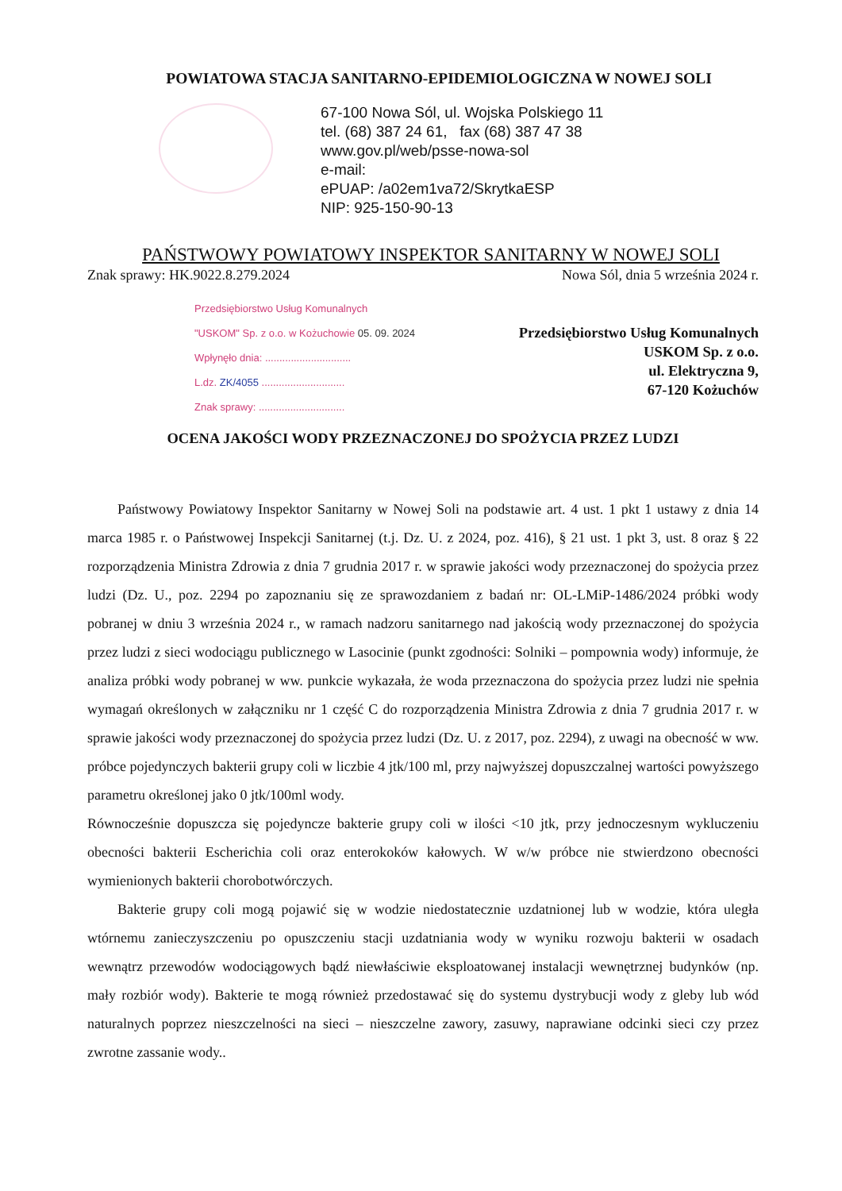POWIATOWA STACJA SANITARNO-EPIDEMIOLOGICZNA W NOWEJ SOLI
67-100 Nowa Sól, ul. Wojska Polskiego 11
tel. (68) 387 24 61, fax (68) 387 47 38
www.gov.pl/web/psse-nowa-sol
e-mail:
ePUAP: /a02em1va72/SkrytkaESP
NIP: 925-150-90-13
PAŃSTWOWY POWIATOWY INSPEKTOR SANITARNY W NOWEJ SOLI
Znak sprawy: HK.9022.8.279.2024 Nowa Sól, dnia 5 września 2024 r.
Przedsiębiorstwo Usług Komunalnych
"USKOM" Sp. z o.o. w Kożuchowie 05. 09. 2024
Wpłynęło dnia: ..............................
L.dz. ZK/4055 .............................
Znak sprawy: ..............................
Przedsiębiorstwo Usług Komunalnych
USKOM Sp. z o.o.
ul. Elektryczna 9,
67-120 Kożuchów
OCENA JAKOŚCI WODY PRZEZNACZONEJ DO SPOŻYCIA PRZEZ LUDZI
Państwowy Powiatowy Inspektor Sanitarny w Nowej Soli na podstawie art. 4 ust. 1 pkt 1 ustawy z dnia 14 marca 1985 r. o Państwowej Inspekcji Sanitarnej (t.j. Dz. U. z 2024, poz. 416), § 21 ust. 1 pkt 3, ust. 8 oraz § 22 rozporządzenia Ministra Zdrowia z dnia 7 grudnia 2017 r. w sprawie jakości wody przeznaczonej do spożycia przez ludzi (Dz. U., poz. 2294 po zapoznaniu się ze sprawozdaniem z badań nr: OL-LMiP-1486/2024 próbki wody pobranej w dniu 3 września 2024 r., w ramach nadzoru sanitarnego nad jakością wody przeznaczonej do spożycia przez ludzi z sieci wodociągu publicznego w Lasocinie (punkt zgodności: Solniki – pompownia wody) informuje, że analiza próbki wody pobranej w ww. punkcie wykazała, że woda przeznaczona do spożycia przez ludzi nie spełnia wymagań określonych w załączniku nr 1 część C do rozporządzenia Ministra Zdrowia z dnia 7 grudnia 2017 r. w sprawie jakości wody przeznaczonej do spożycia przez ludzi (Dz. U. z 2017, poz. 2294), z uwagi na obecność w ww. próbce pojedynczych bakterii grupy coli w liczbie 4 jtk/100 ml, przy najwyższej dopuszczalnej wartości powyższego parametru określonej jako 0 jtk/100ml wody.
Równocześnie dopuszcza się pojedyncze bakterie grupy coli w ilości <10 jtk, przy jednoczesnym wykluczeniu obecności bakterii Escherichia coli oraz enterokoków kałowych. W w/w próbce nie stwierdzono obecności wymienionych bakterii chorobotwórczych.
Bakterie grupy coli mogą pojawić się w wodzie niedostatecznie uzdatnionej lub w wodzie, która uległa wtórnemu zanieczyszczeniu po opuszczeniu stacji uzdatniania wody w wyniku rozwoju bakterii w osadach wewnątrz przewodów wodociągowych bądź niewłaściwie eksploatowanej instalacji wewnętrznej budynków (np. mały rozbiór wody). Bakterie te mogą również przedostawać się do systemu dystrybucji wody z gleby lub wód naturalnych poprzez nieszczelności na sieci – nieszczelne zawory, zasuwy, naprawiane odcinki sieci czy przez zwrotne zassanie wody..